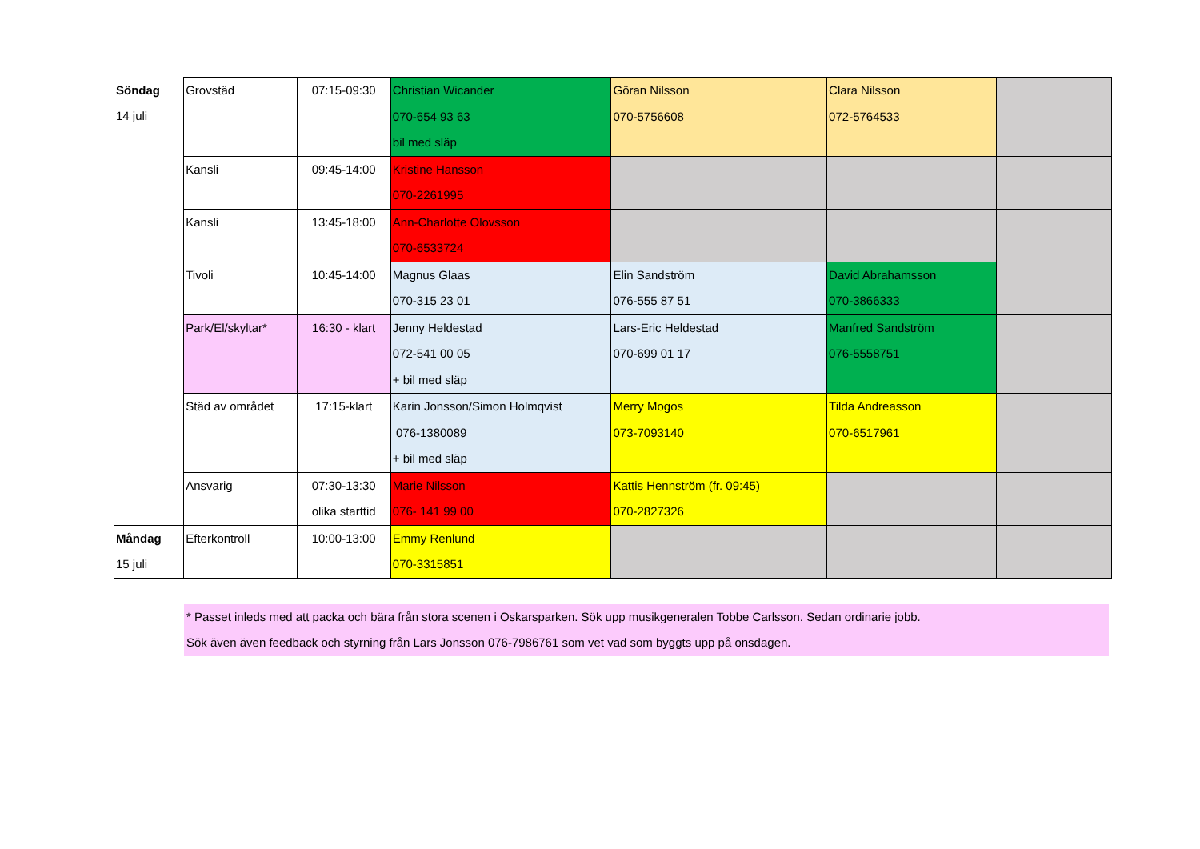| Söndag 14 juli | Grovstäd | 07:15-09:30 | Christian Wicander 070-654 93 63 bil med släp | Göran Nilsson 070-5756608 | Clara Nilsson 072-5764533 | |
| | Kansli | 09:45-14:00 | Kristine Hansson 070-2261995 | | | |
| | Kansli | 13:45-18:00 | Ann-Charlotte Olovsson 070-6533724 | | | |
| | Tivoli | 10:45-14:00 | Magnus Glaas 070-315 23 01 | Elin Sandström 076-555 87 51 | David Abrahamsson 070-3866333 | |
| | Park/El/skyltar* | 16:30 - klart | Jenny Heldestad 072-541 00 05 + bil med släp | Lars-Eric Heldestad 070-699 01 17 | Manfred Sandström 076-5558751 | |
| | Städ av området | 17:15-klart | Karin Jonsson/Simon Holmqvist 076-1380089 + bil med släp | Merry Mogos 073-7093140 | Tilda Andreasson 070-6517961 | |
| | Ansvarig | 07:30-13:30 olika starttid | Marie Nilsson 076- 141 99 00 | Kattis Hennström (fr. 09:45) 070-2827326 | | |
| Måndag 15 juli | Efterkontroll | 10:00-13:00 | Emmy Renlund 070-3315851 | | | |
* Passet inleds med att packa och bära från stora scenen i Oskarsparken. Sök upp musikgeneralen Tobbe Carlsson. Sedan ordinarie jobb.
Sök även även feedback och styrning från Lars Jonsson 076-7986761 som vet vad som byggts upp på onsdagen.